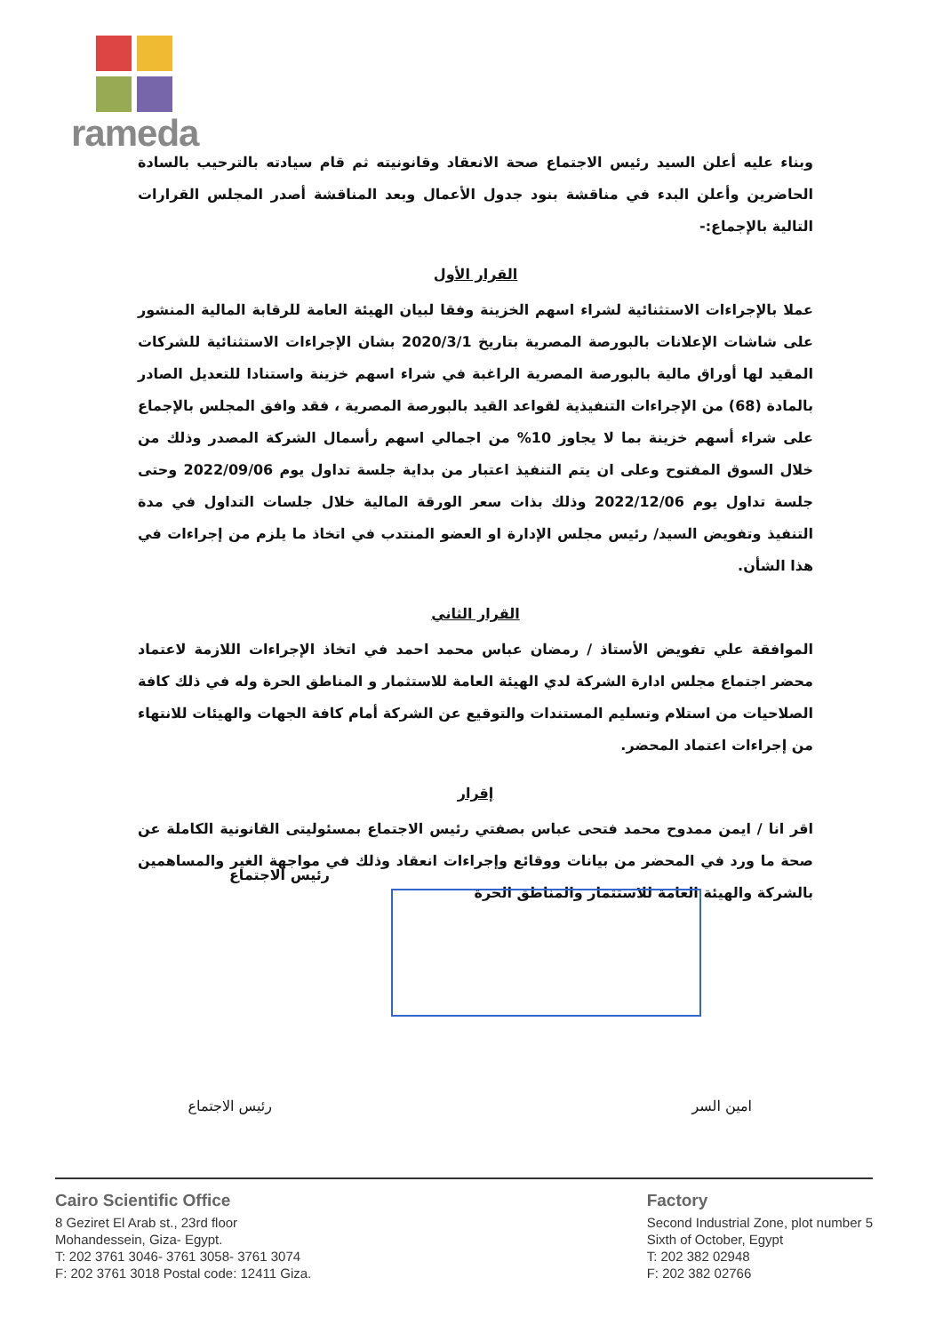rameda
وبناء عليه أعلن السيد رئيس الاجتماع صحة الانعقاد وقانونيته ثم قام سيادته بالترحيب بالسادة الحاضرين وأعلن البدء في مناقشة بنود جدول الأعمال وبعد المناقشة أصدر المجلس القرارات التالية بالإجماع:-
القرار الأول
عملا بالإجراءات الاستثنائية لشراء اسهم الخزينة وفقا لبيان الهيئة العامة للرقابة المالية المنشور على شاشات الإعلانات بالبورصة المصرية بتاريخ 2020/3/1 بشان الإجراءات الاستثنائية للشركات المقيد لها أوراق مالية بالبورصة المصرية الراغبة في شراء اسهم خزينة واستنادا للتعديل الصادر بالمادة (68) من الإجراءات التنفيذية لقواعد القيد بالبورصة المصرية ، فقد وافق المجلس بالإجماع على شراء أسهم خزينة بما لا يجاوز 10% من اجمالي اسهم رأسمال الشركة المصدر وذلك من خلال السوق المفتوح وعلى ان يتم التنفيذ اعتبار من بداية جلسة تداول يوم 2022/09/06 وحتى جلسة تداول يوم 2022/12/06 وذلك بذات سعر الورقة المالية خلال جلسات التداول في مدة التنفيذ وتفويض السيد/ رئيس مجلس الإدارة او العضو المنتدب في اتخاذ ما يلزم من إجراءات في هذا الشأن.
القرار الثاني
الموافقة علي تفويض الأستاذ / رمضان عباس محمد احمد في اتخاذ الإجراءات اللازمة لاعتماد محضر اجتماع مجلس ادارة الشركة لدي الهيئة العامة للاستثمار و المناطق الحرة وله في ذلك كافة الصلاحيات من استلام وتسليم المستندات والتوقيع عن الشركة أمام كافة الجهات والهيئات للانتهاء من إجراءات اعتماد المحضر.
إقرار
اقر انا / ايمن ممدوح محمد فتحى عباس بصفتي رئيس الاجتماع بمسئوليتى القانونية الكاملة عن صحة ما ورد في المحضر من بيانات ووقائع وإجراءات انعقاد وذلك في مواجهة الغير والمساهمين بالشركة والهيئة العامة للاستثمار والمناطق الحرة
رئيس الاجتماع
رئيس الاجتماع امين السر
Cairo Scientific Office
8 Geziret El Arab st., 23rd floor
Mohandessein, Giza- Egypt.
T: 202 3761 3046- 3761 3058- 3761 3074
F: 202 3761 3018 Postal code: 12411 Giza.
Factory
Second Industrial Zone, plot number 5
Sixth of October, Egypt
T: 202 382 02948
F: 202 382 02766